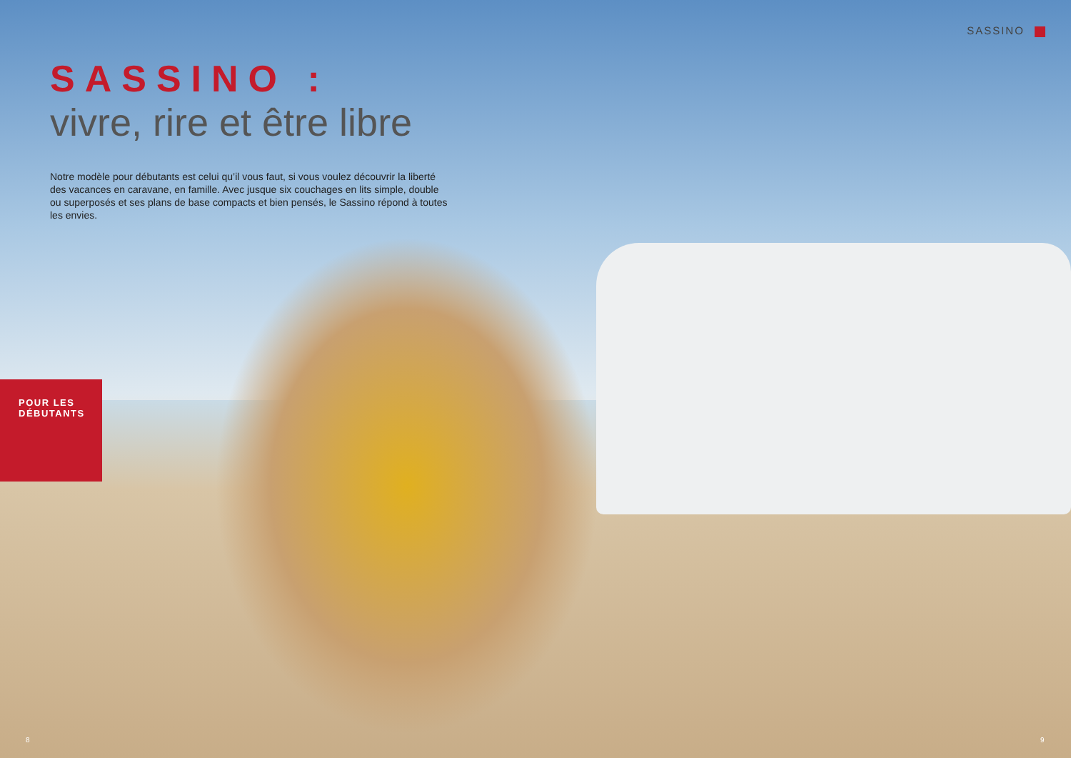SASSINO
SASSINO :
vivre, rire et être libre
Notre modèle pour débutants est celui qu’il vous faut, si vous voulez découvrir la liberté des vacances en caravane, en famille. Avec jusque six couchages en lits simple, double ou superposés et ses plans de base compacts et bien pensés, le Sassino répond à toutes les envies.
POUR LES
DÉBUTANTS
8 9